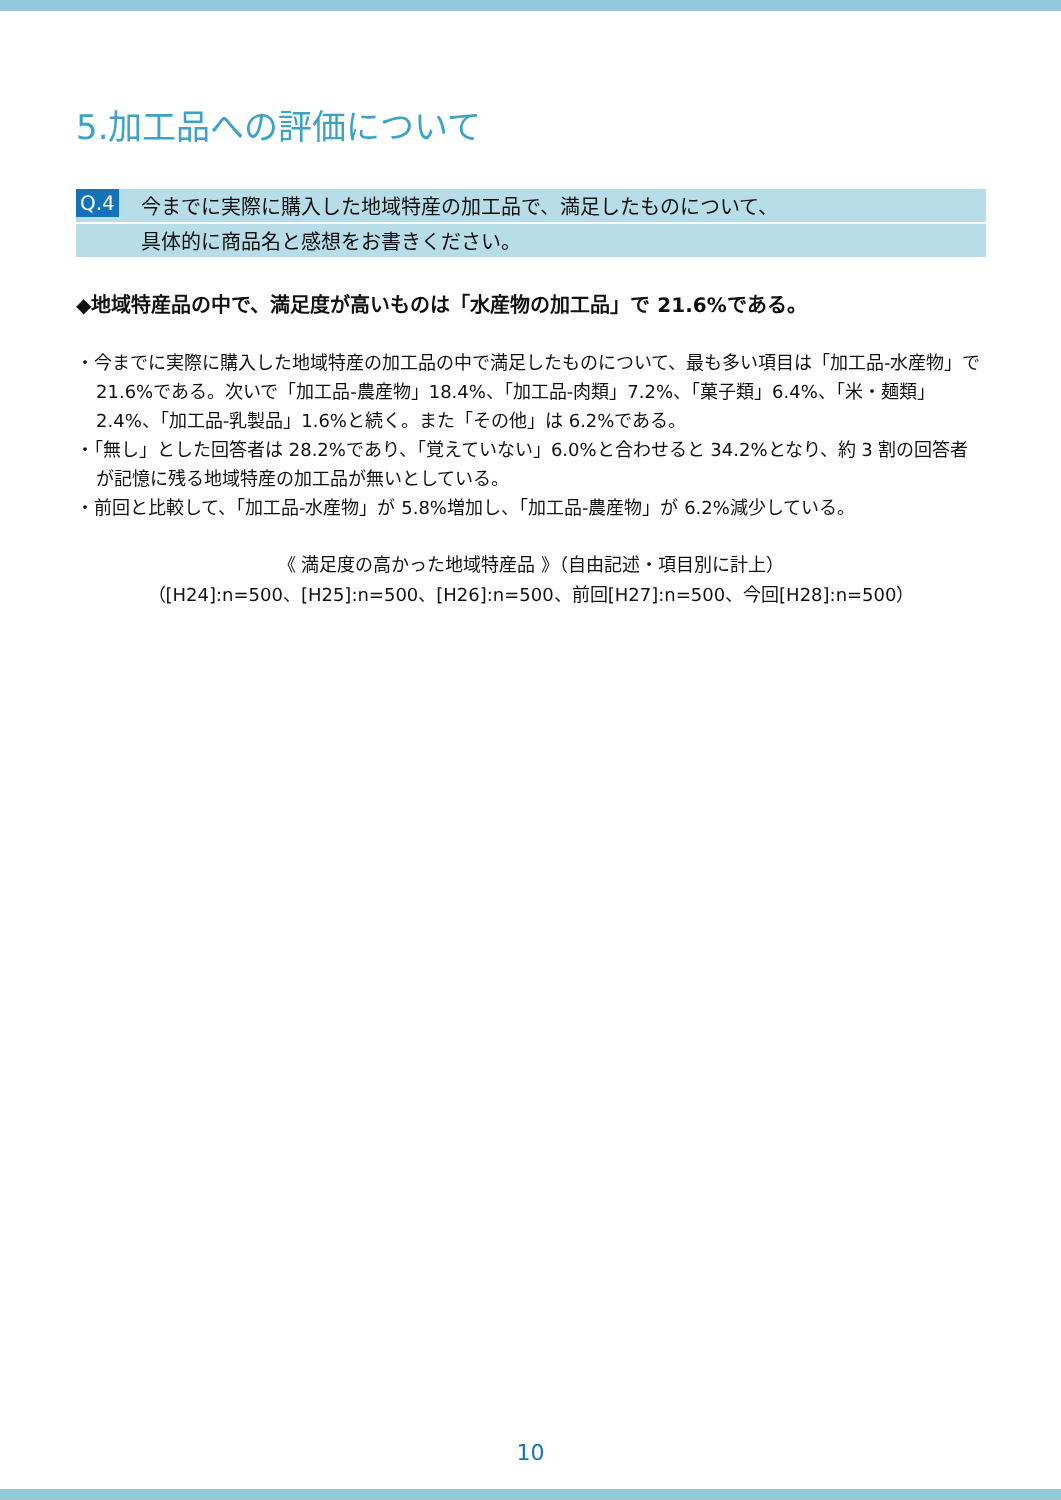5.加工品への評価について
Q.4 今までに実際に購入した地域特産の加工品で、満足したものについて、
具体的に商品名と感想をお書きください。
◆地域特産品の中で、満足度が高いものは「水産物の加工品」で 21.6%である。
・今までに実際に購入した地域特産の加工品の中で満足したものについて、最も多い項目は「加工品-水産物」で 21.6%である。次いで「加工品-農産物」18.4%、「加工品-肉類」7.2%、「菓子類」6.4%、「米・麺類」2.4%、「加工品-乳製品」1.6%と続く。また「その他」は 6.2%である。
・「無し」とした回答者は 28.2%であり、「覚えていない」6.0%と合わせると 34.2%となり、約 3 割の回答者が記憶に残る地域特産の加工品が無いとしている。
・前回と比較して、「加工品-水産物」が 5.8%増加し、「加工品-農産物」が 6.2%減少している。
《 満足度の高かった地域特産品 》（自由記述・項目別に計上）
（[H24]:n=500、[H25]:n=500、[H26]:n=500、前回[H27]:n=500、今回[H28]:n=500）
10